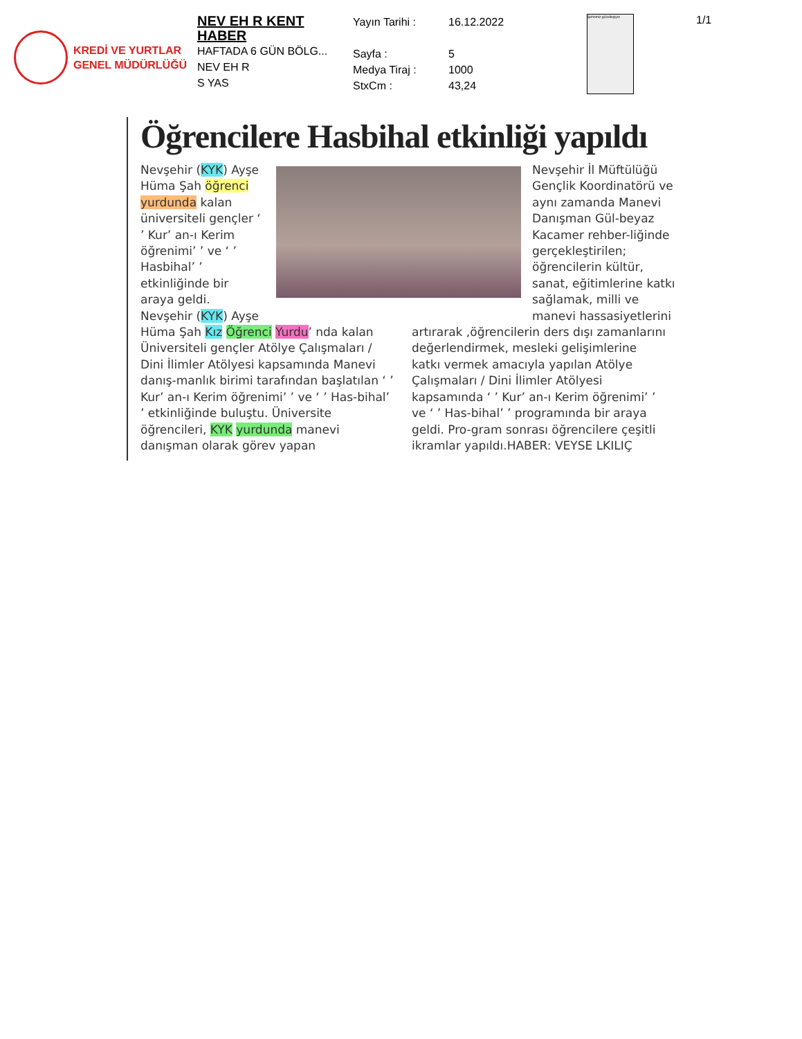KREDİ VE YURTLAR
GENEL MÜDÜRLÜĞÜ
NEV EH R KENT
HABER
HAFTADA 6 GÜN BÖLG...
NEV EH R
S YAS
Yayın Tarihi :
Sayfa :
Medya Tiraj :
StxCm :
16.12.2022
5
1000
43,24
Şehrimiz güzelleşiyor
1/1
Öğrencilere Hasbihal etkinliği yapıldı
Nevşehir (KYK) Ayşe Hüma Şah öğrenci yurdunda kalan üniversiteli gençler ‘ ’ Kur’ an-ı Kerim öğrenimi’ ’ ve ‘ ’ Hasbihal’ ’ etkinliğinde bir araya geldi.
Nevşehir (KYK) Ayşe
Nevşehir İl Müftülüğü Gençlik Koordinatörü ve aynı zamanda Manevi Danışman Gül-beyaz Kacamer rehber-liğinde gerçekleştirilen; öğrencilerin kültür, sanat, eğitimlerine katkı sağlamak, milli ve manevi hassasiyetlerini
Hüma Şah Kız Öğrenci Yurdu’ nda kalan Üniversiteli gençler Atölye Çalışmaları / Dini İlimler Atölyesi kapsamında Manevi danış-manlık birimi tarafından başlatılan ‘ ’ Kur’ an-ı Kerim öğrenimi’ ’ ve ‘ ’ Has-bihal’ ’ etkinliğinde buluştu. Üniversite öğrencileri, KYK yurdunda manevi danışman olarak görev yapan
artırarak ,öğrencilerin ders dışı zamanlarını değerlendirmek, mesleki gelişimlerine katkı vermek amacıyla yapılan Atölye Çalışmaları / Dini İlimler Atölyesi kapsamında ‘ ’ Kur’ an-ı Kerim öğrenimi’ ’ ve ‘ ’ Has-bihal’ ’ programında bir araya geldi. Pro-gram sonrası öğrencilere çeşitli ikramlar yapıldı.HABER: VEYSE LKILIÇ